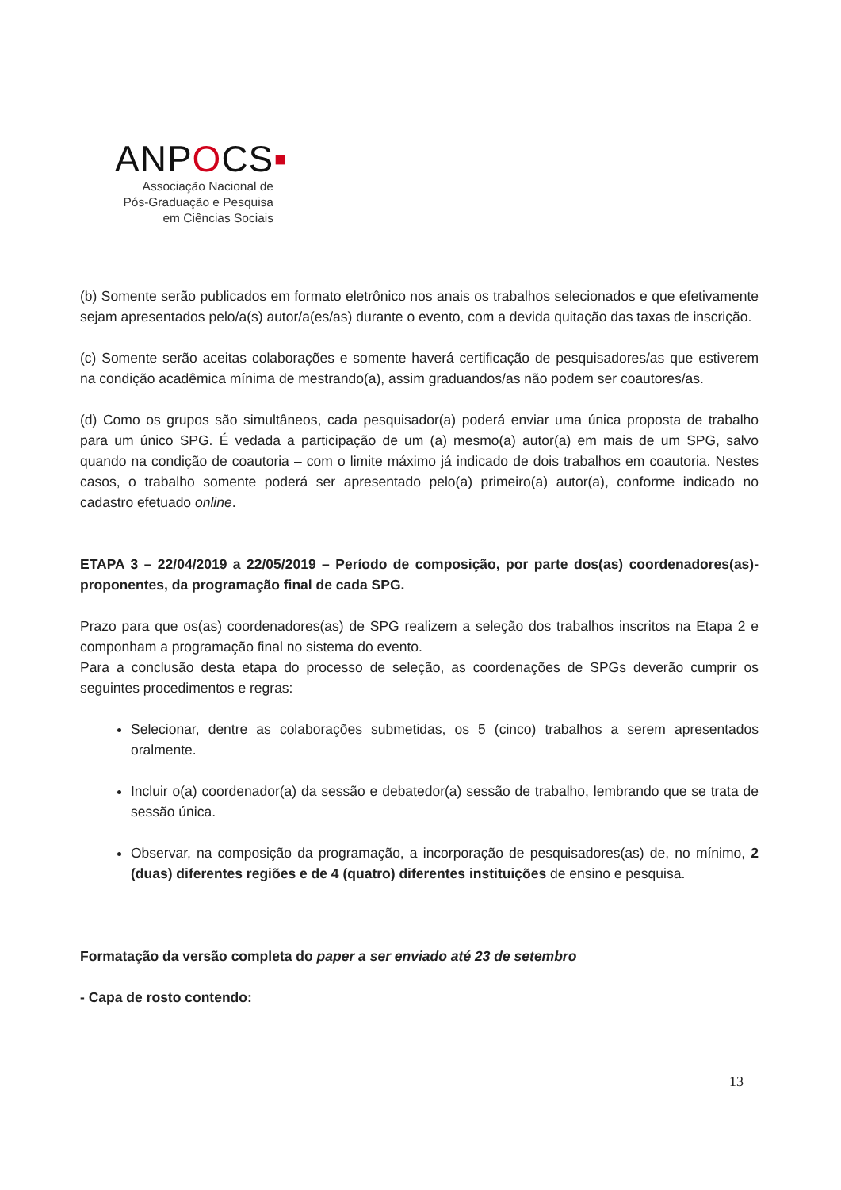ANPOCS▪
Associação Nacional de
Pós-Graduação e Pesquisa
em Ciências Sociais
(b) Somente serão publicados em formato eletrônico nos anais os trabalhos selecionados e que efetivamente sejam apresentados pelo/a(s) autor/a(es/as) durante o evento, com a devida quitação das taxas de inscrição.
(c) Somente serão aceitas colaborações e somente haverá certificação de pesquisadores/as que estiverem na condição acadêmica mínima de mestrando(a), assim graduandos/as não podem ser coautores/as.
(d) Como os grupos são simultâneos, cada pesquisador(a) poderá enviar uma única proposta de trabalho para um único SPG. É vedada a participação de um (a) mesmo(a) autor(a) em mais de um SPG, salvo quando na condição de coautoria – com o limite máximo já indicado de dois trabalhos em coautoria. Nestes casos, o trabalho somente poderá ser apresentado pelo(a) primeiro(a) autor(a), conforme indicado no cadastro efetuado online.
ETAPA 3 – 22/04/2019 a 22/05/2019 – Período de composição, por parte dos(as) coordenadores(as)-proponentes, da programação final de cada SPG.
Prazo para que os(as) coordenadores(as) de SPG realizem a seleção dos trabalhos inscritos na Etapa 2 e componham a programação final no sistema do evento.
Para a conclusão desta etapa do processo de seleção, as coordenações de SPGs deverão cumprir os seguintes procedimentos e regras:
Selecionar, dentre as colaborações submetidas, os 5 (cinco) trabalhos a serem apresentados oralmente.
Incluir o(a) coordenador(a) da sessão e debatedor(a) sessão de trabalho, lembrando que se trata de sessão única.
Observar, na composição da programação, a incorporação de pesquisadores(as) de, no mínimo, 2 (duas) diferentes regiões e de 4 (quatro) diferentes instituições de ensino e pesquisa.
Formatação da versão completa do paper a ser enviado até 23 de setembro
- Capa de rosto contendo:
13